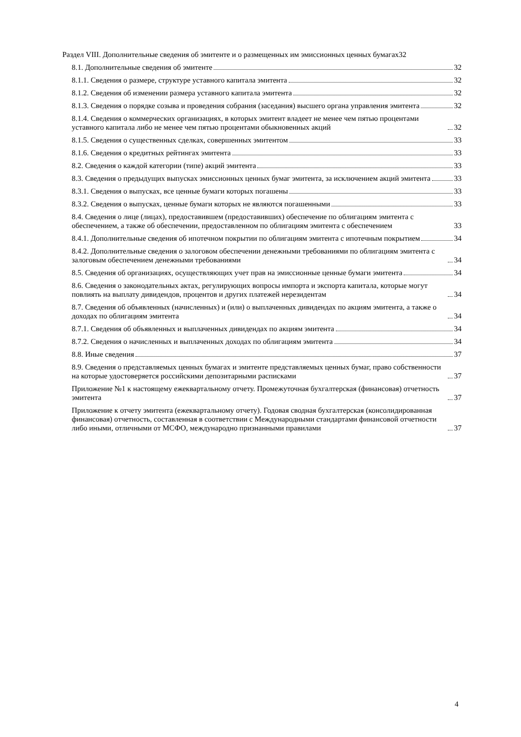Раздел VIII. Дополнительные сведения об эмитенте и о размещенных им эмиссионных ценных бумагах 32
8.1. Дополнительные сведения об эмитенте 32
8.1.1. Сведения о размере, структуре уставного капитала эмитента 32
8.1.2. Сведения об изменении размера уставного капитала эмитента 32
8.1.3. Сведения о порядке созыва и проведения собрания (заседания) высшего органа управления эмитента 32
8.1.4. Сведения о коммерческих организациях, в которых эмитент владеет не менее чем пятью процентами уставного капитала либо не менее чем пятью процентами обыкновенных акций 32
8.1.5. Сведения о существенных сделках, совершенных эмитентом 33
8.1.6. Сведения о кредитных рейтингах эмитента 33
8.2. Сведения о каждой категории (типе) акций эмитента 33
8.3. Сведения о предыдущих выпусках эмиссионных ценных бумаг эмитента, за исключением акций эмитента 33
8.3.1. Сведения о выпусках, все ценные бумаги которых погашены 33
8.3.2. Сведения о выпусках, ценные бумаги которых не являются погашенными 33
8.4. Сведения о лице (лицах), предоставившем (предоставивших) обеспечение по облигациям эмитента с обеспечением, а также об обеспечении, предоставленном по облигациям эмитента с обеспечением 33
8.4.1. Дополнительные сведения об ипотечном покрытии по облигациям эмитента с ипотечным покрытием 34
8.4.2. Дополнительные сведения о залоговом обеспечении денежными требованиями по облигациям эмитента с залоговым обеспечением денежными требованиями 34
8.5. Сведения об организациях, осуществляющих учет прав на эмиссионные ценные бумаги эмитента 34
8.6. Сведения о законодательных актах, регулирующих вопросы импорта и экспорта капитала, которые могут повлиять на выплату дивидендов, процентов и других платежей нерезидентам 34
8.7. Сведения об объявленных (начисленных) и (или) о выплаченных дивидендах по акциям эмитента, а также о доходах по облигациям эмитента 34
8.7.1. Сведения об объявленных и выплаченных дивидендах по акциям эмитента 34
8.7.2. Сведения о начисленных и выплаченных доходах по облигациям эмитента 34
8.8. Иные сведения 37
8.9. Сведения о представляемых ценных бумагах и эмитенте представляемых ценных бумаг, право собственности на которые удостоверяется российскими депозитарными расписками 37
Приложение №1 к настоящему ежеквартальному отчету. Промежуточная бухгалтерская (финансовая) отчетность эмитента 37
Приложение к отчету эмитента (ежеквартальному отчету). Годовая сводная бухгалтерская (консолидированная финансовая) отчетность, составленная в соответствии с Международными стандартами финансовой отчетности либо иными, отличными от МСФО, международно признанными правилами 37
4